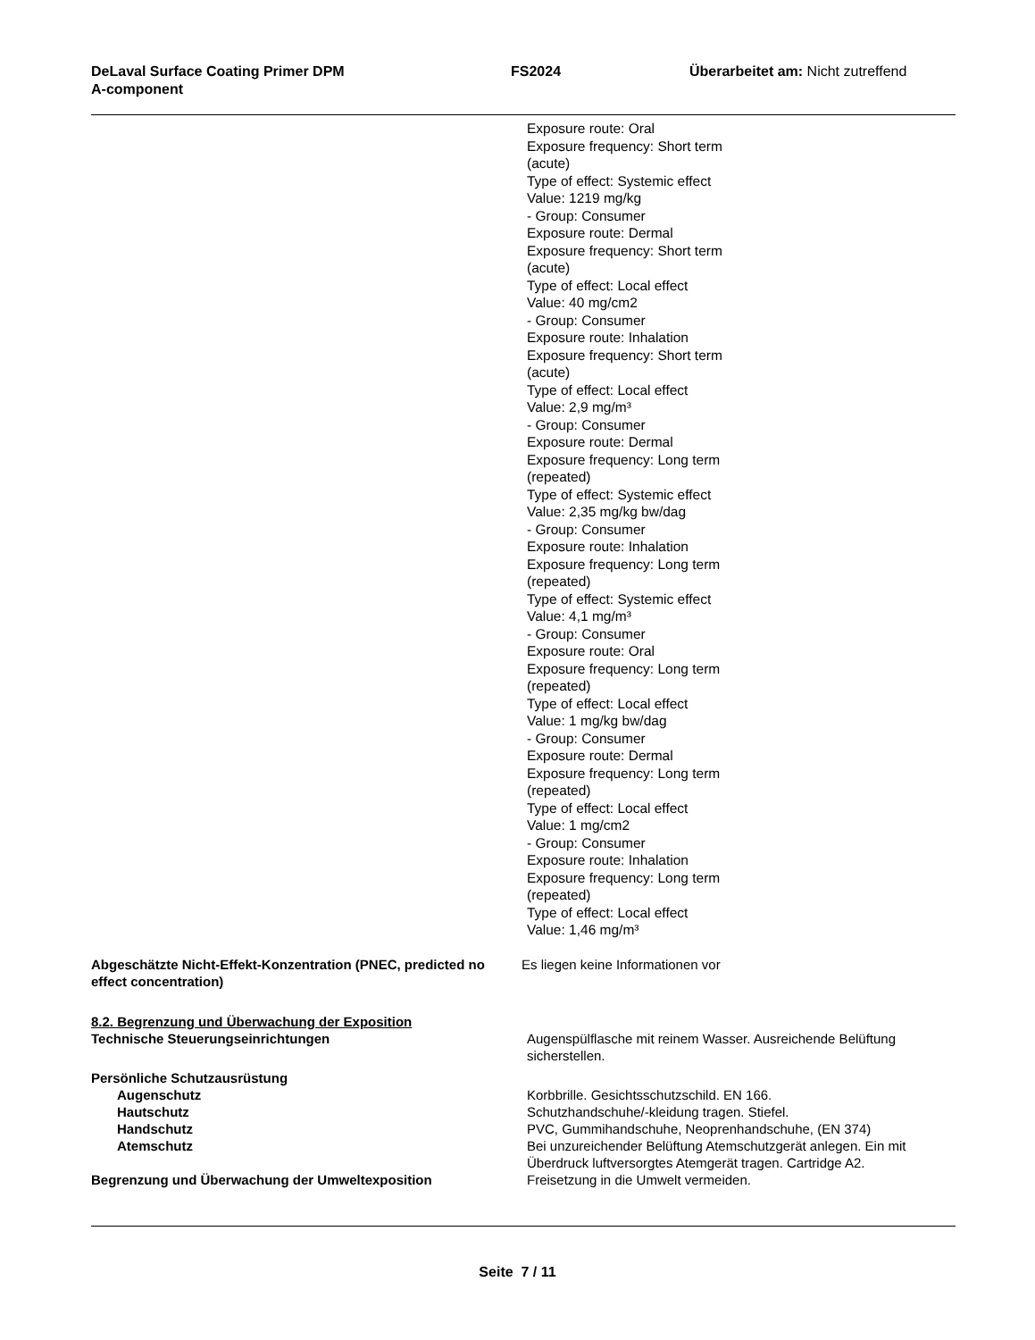DeLaval Surface Coating Primer DPM
A-component
FS2024 Überarbeitet am: Nicht zutreffend
Exposure route: Oral
Exposure frequency: Short term (acute)
Type of effect: Systemic effect
Value: 1219 mg/kg
- Group: Consumer
Exposure route: Dermal
Exposure frequency: Short term (acute)
Type of effect: Local effect
Value: 40 mg/cm2
- Group: Consumer
Exposure route: Inhalation
Exposure frequency: Short term (acute)
Type of effect: Local effect
Value: 2,9 mg/m³
- Group: Consumer
Exposure route: Dermal
Exposure frequency: Long term (repeated)
Type of effect: Systemic effect
Value: 2,35 mg/kg bw/dag
- Group: Consumer
Exposure route: Inhalation
Exposure frequency: Long term (repeated)
Type of effect: Systemic effect
Value: 4,1 mg/m³
- Group: Consumer
Exposure route: Oral
Exposure frequency: Long term (repeated)
Type of effect: Local effect
Value: 1 mg/kg bw/dag
- Group: Consumer
Exposure route: Dermal
Exposure frequency: Long term (repeated)
Type of effect: Local effect
Value: 1 mg/cm2
- Group: Consumer
Exposure route: Inhalation
Exposure frequency: Long term (repeated)
Type of effect: Local effect
Value: 1,46 mg/m³
Abgeschätzte Nicht-Effekt-Konzentration (PNEC, predicted no effect concentration)
Es liegen keine Informationen vor
8.2. Begrenzung und Überwachung der Exposition
Technische Steuerungseinrichtungen Augenspülflasche mit reinem Wasser. Ausreichende Belüftung sicherstellen.
Persönliche Schutzausrüstung
Augenschutz Korbbrille. Gesichtsschutzschild. EN 166.
Hautschutz Schutzhandschuhe/-kleidung tragen. Stiefel.
Handschutz PVC, Gummihandschuhe, Neoprenhandschuhe, (EN 374)
Atemschutz Bei unzureichender Belüftung Atemschutzgerät anlegen. Ein mit Überdruck luftversorgtes Atemgerät tragen. Cartridge A2.
Begrenzung und Überwachung der Umweltexposition Freisetzung in die Umwelt vermeiden.
Seite 7 / 11